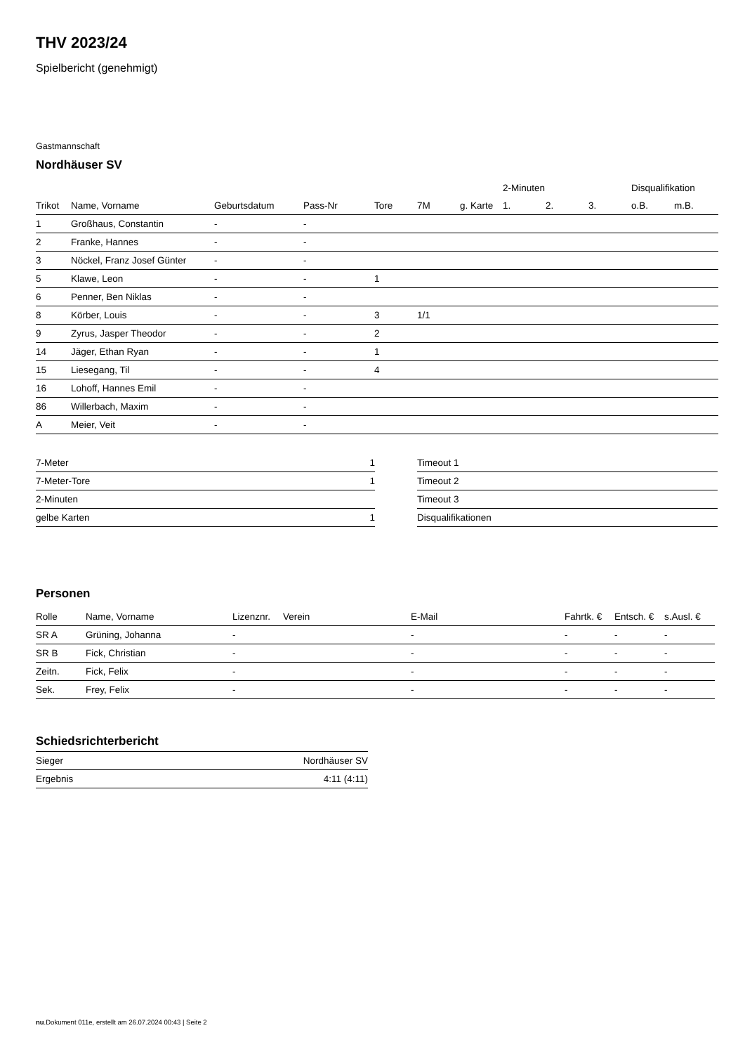THV 2023/24
Spielbericht (genehmigt)
Gastmannschaft
Nordhäuser SV
| | | | | | | | 2-Minuten | | | Disqualifikation | |
| --- | --- | --- | --- | --- | --- | --- | --- | --- | --- | --- | --- |
| Trikot | Name, Vorname | Geburtsdatum | Pass-Nr | Tore | 7M | g. Karte | 1. | 2. | 3. | o.B. | m.B. |
| 1 | Großhaus, Constantin | - | - | | | | | | | | |
| 2 | Franke, Hannes | - | - | | | | | | | | |
| 3 | Nöckel, Franz Josef Günter | - | - | | | | | | | | |
| 5 | Klawe, Leon | - | - | 1 | | | | | | | |
| 6 | Penner, Ben Niklas | - | - | | | | | | | | |
| 8 | Körber, Louis | - | - | 3 | 1/1 | | | | | | |
| 9 | Zyrus, Jasper Theodor | - | - | 2 | | | | | | | |
| 14 | Jäger, Ethan Ryan | - | - | 1 | | | | | | | |
| 15 | Liesegang, Til | - | - | 4 | | | | | | | |
| 16 | Lohoff, Hannes Emil | - | - | | | | | | | | |
| 86 | Willerbach, Maxim | - | - | | | | | | | | |
| A | Meier, Veit | - | - | | | | | | | | |
| 7-Meter | 1 |
| 7-Meter-Tore | 1 |
| 2-Minuten | |
| gelbe Karten | 1 |
| Timeout 1 |
| Timeout 2 |
| Timeout 3 |
| Disqualifikationen |
Personen
| Rolle | Name, Vorname | Lizenznr. | Verein | E-Mail | Fahrtk. € | Entsch. € | s.Ausl. € |
| --- | --- | --- | --- | --- | --- | --- | --- |
| SR A | Grüning, Johanna | - | | - | - | - | - |
| SR B | Fick, Christian | - | | - | - | - | - |
| Zeitn. | Fick, Felix | - | | - | - | - | - |
| Sek. | Frey, Felix | - | | - | - | - | - |
Schiedsrichterbericht
| Sieger | Nordhäuser SV |
| Ergebnis | 4:11 (4:11) |
nu.Dokument 011e, erstellt am 26.07.2024 00:43 | Seite 2